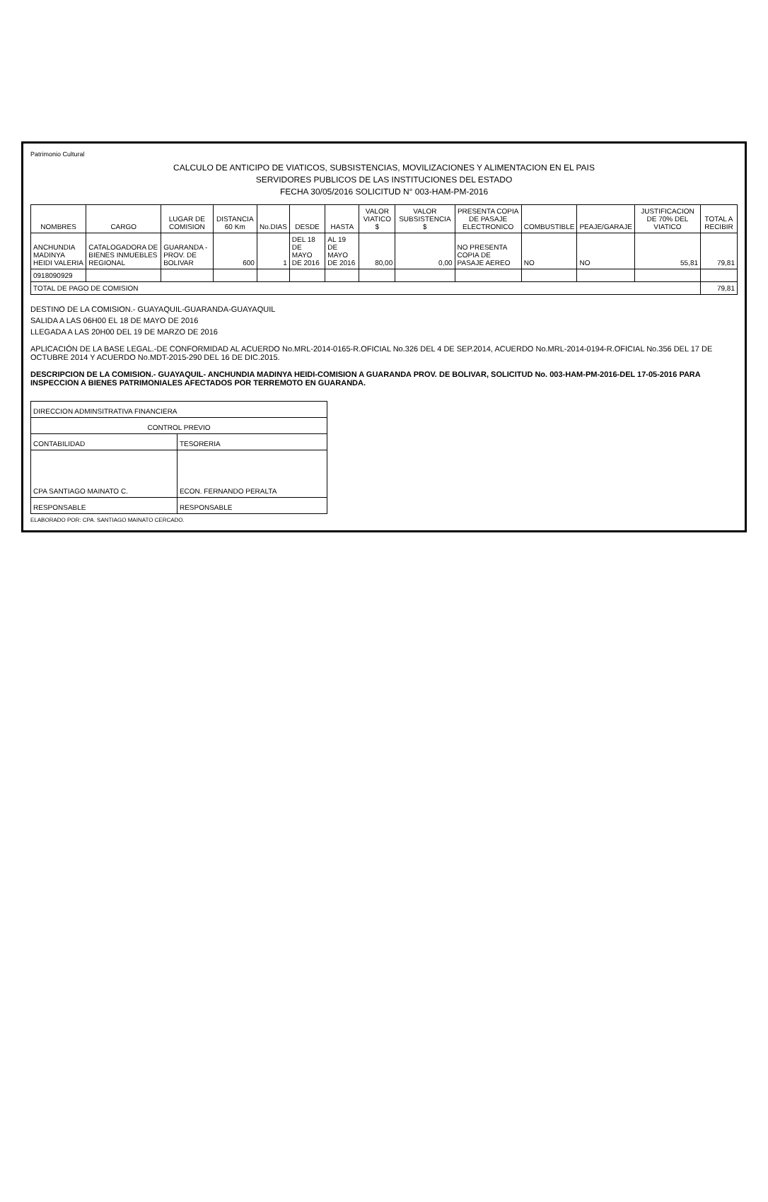Patrimonio Cultural
CALCULO DE ANTICIPO DE VIATICOS, SUBSISTENCIAS, MOVILIZACIONES Y ALIMENTACION EN EL PAIS
SERVIDORES PUBLICOS DE LAS INSTITUCIONES DEL ESTADO
FECHA 30/05/2016 SOLICITUD N° 003-HAM-PM-2016
| NOMBRES | CARGO | LUGAR DE COMISION | DISTANCIA 60 Km | No.DIAS | DESDE | HASTA | VALOR VIATICO $ | VALOR SUBSISTENCIA $ | PRESENTA COPIA DE PASAJE ELECTRONICO | COMBUSTIBLE | PEAJE/GARAJE | JUSTIFICACION DE 70% DEL VIATICO | TOTAL A RECIBIR |
| --- | --- | --- | --- | --- | --- | --- | --- | --- | --- | --- | --- | --- | --- |
| ANCHUNDIA MADINYA HEIDI VALERIA | CATALOGADORA DE BIENES INMUEBLES REGIONAL | GUARANDA - PROV. DE BOLIVAR | 600 | 1 | DEL 18 DE MAYO DE 2016 | AL 19 DE MAYO DE 2016 | 80,00 | 0,00 | NO PRESENTA COPIA DE PASAJE AEREO | NO | NO | 55,81 | 79,81 |
| 0918090929 | | | | | | | | | | | | | |
| TOTAL DE PAGO DE COMISION | | | | | | | | | | | | | 79,81 |
DESTINO DE LA COMISION.- GUAYAQUIL-GUARANDA-GUAYAQUIL
SALIDA A LAS 06H00 EL 18 DE MAYO DE 2016
LLEGADA A LAS 20H00 DEL 19 DE MARZO DE 2016
APLICACIÓN DE LA BASE LEGAL.-DE CONFORMIDAD AL ACUERDO No.MRL-2014-0165-R.OFICIAL No.326 DEL 4 DE SEP.2014, ACUERDO No.MRL-2014-0194-R.OFICIAL No.356 DEL 17 DE OCTUBRE 2014 Y ACUERDO No.MDT-2015-290 DEL 16 DE DIC.2015.
DESCRIPCION DE LA COMISION.- GUAYAQUIL- ANCHUNDIA MADINYA HEIDI-COMISION A GUARANDA PROV. DE BOLIVAR, SOLICITUD No. 003-HAM-PM-2016-DEL 17-05-2016 PARA INSPECCION A BIENES PATRIMONIALES AFECTADOS POR TERREMOTO EN GUARANDA.
| DIRECCION ADMINSITRATIVA FINANCIERA | |
| CONTROL PREVIO | |
| CONTABILIDAD | TESORERIA |
| CPA SANTIAGO MAINATO C. | ECON. FERNANDO PERALTA |
| RESPONSABLE | RESPONSABLE |
ELABORADO POR: CPA. SANTIAGO MAINATO CERCADO.